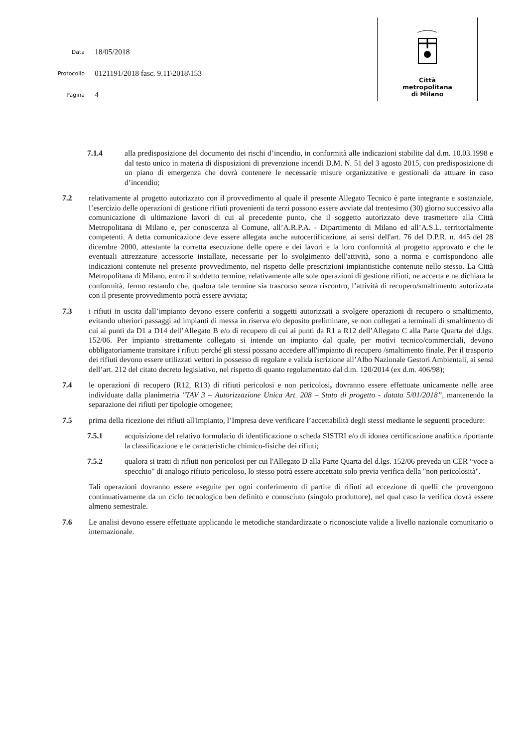Data 18/05/2018
Protocollo 0121191/2018 fasc. 9.11\2018\153
Pagina 4
Città
metropolitana
di Milano
7.1.4 alla predisposizione del documento dei rischi d’incendio, in conformità alle indicazioni stabilite dal d.m. 10.03.1998 e dal testo unico in materia di disposizioni di prevenzione incendi D.M. N. 51 del 3 agosto 2015, con predisposizione di un piano di emergenza che dovrà contenere le necessarie misure organizzative e gestionali da attuare in caso d’incendio;
7.2 relativamente al progetto autorizzato con il provvedimento al quale il presente Allegato Tecnico è parte integrante e sostanziale, l’esercizio delle operazioni di gestione rifiuti provenienti da terzi possono essere avviate dal trentesimo (30) giorno successivo alla comunicazione di ultimazione lavori di cui al precedente punto, che il soggetto autorizzato deve trasmettere alla Città Metropolitana di Milano e, per conoscenza al Comune, all’A.R.P.A. - Dipartimento di Milano ed all’A.S.L. territorialmente competenti. A detta comunicazione deve essere allegata anche autocertificazione, ai sensi dell'art. 76 del D.P.R. n. 445 del 28 dicembre 2000, attestante la corretta esecuzione delle opere e dei lavori e la loro conformità al progetto approvato e che le eventuali attrezzature accessorie installate, necessarie per lo svolgimento dell'attività, sono a norma e corrispondono alle indicazioni contenute nel presente provvedimento, nel rispetto delle prescrizioni impiantistiche contenute nello stesso. La Città Metropolitana di Milano, entro il suddetto termine, relativamente alle sole operazioni di gestione rifiuti, ne accerta e ne dichiara la conformità, fermo restando che, qualora tale termine sia trascorso senza riscontro, l’attività di recupero/smaltimento autorizzata con il presente provvedimento potrà essere avviata;
7.3 i rifiuti in uscita dall’impianto devono essere conferiti a soggetti autorizzati a svolgere operazioni di recupero o smaltimento, evitando ulteriori passaggi ad impianti di messa in riserva e/o deposito preliminare, se non collegati a terminali di smaltimento di cui ai punti da D1 a D14 dell’Allegato B e/o di recupero di cui ai punti da R1 a R12 dell’Allegato C alla Parte Quarta del d.lgs. 152/06. Per impianto strettamente collegato si intende un impianto dal quale, per motivi tecnico/commerciali, devono obbligatoriamente transitare i rifiuti perché gli stessi possano accedere all'impianto di recupero /smaltimento finale. Per il trasporto dei rifiuti devono essere utilizzati vettori in possesso di regolare e valida iscrizione all’Albo Nazionale Gestori Ambientali, ai sensi dell’art. 212 del citato decreto legislativo, nel rispetto di quanto regolamentato dal d.m. 120/2014 (ex d.m. 406/98);
7.4 le operazioni di recupero (R12, R13) di rifiuti pericolosi e non pericolosi, dovranno essere effettuate unicamente nelle aree individuate dalla planimetria "TAV 3 – Autorizzazione Unica Art. 208 – Stato di progetto - datata 5/01/2018”, mantenendo la separazione dei rifiuti per tipologie omogenee;
7.5 prima della ricezione dei rifiuti all'impianto, l’Impresa deve verificare l’accettabilità degli stessi mediante le seguenti procedure:
7.5.1 acquisizione del relativo formulario di identificazione o scheda SISTRI e/o di idonea certificazione analitica riportante la classificazione e le caratteristiche chimico-fisiche dei rifiuti;
7.5.2 qualora si tratti di rifiuti non pericolosi per cui l'Allegato D alla Parte Quarta del d.lgs. 152/06 preveda un CER “voce a specchio" di analogo rifiuto pericoloso, lo stesso potrà essere accettato solo previa verifica della "non pericolosità".
Tali operazioni dovranno essere eseguite per ogni conferimento di partite di rifiuti ad eccezione di quelli che provengono continuativamente da un ciclo tecnologico ben definito e conosciuto (singolo produttore), nel qual caso la verifica dovrà essere almeno semestrale.
7.6 Le analisi devono essere effettuate applicando le metodiche standardizzate o riconosciute valide a livello nazionale comunitario o internazionale.